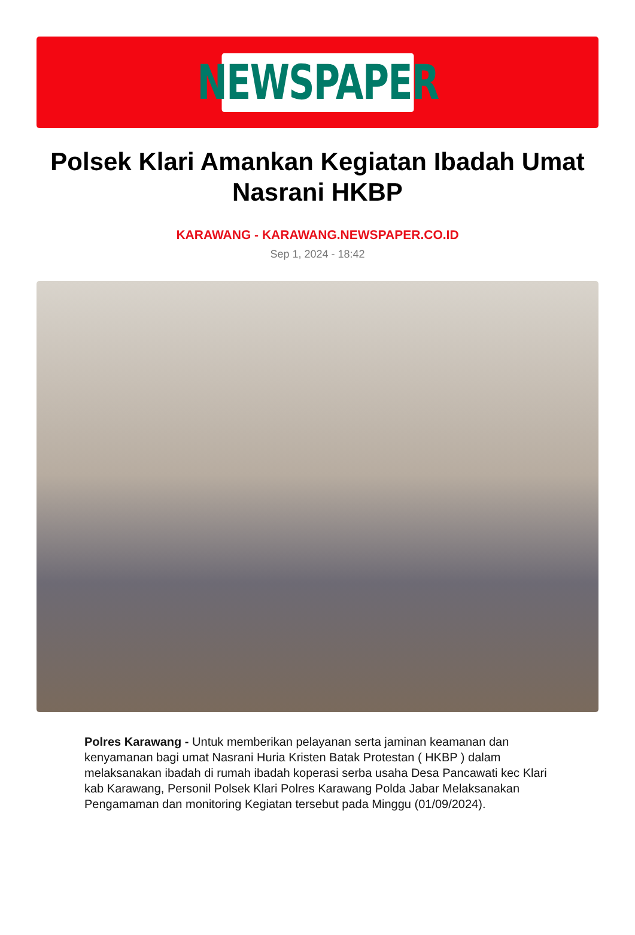NEWSPAPER
Polsek Klari Amankan Kegiatan Ibadah Umat Nasrani HKBP
KARAWANG - KARAWANG.NEWSPAPER.CO.ID
Sep 1, 2024 - 18:42
Polres Karawang - Untuk memberikan pelayanan serta jaminan keamanan dan kenyamanan bagi umat Nasrani Huria Kristen Batak Protestan ( HKBP ) dalam melaksanakan ibadah di rumah ibadah koperasi serba usaha Desa Pancawati kec Klari kab Karawang, Personil Polsek Klari Polres Karawang Polda Jabar Melaksanakan Pengamaman dan monitoring Kegiatan tersebut pada Minggu (01/09/2024).